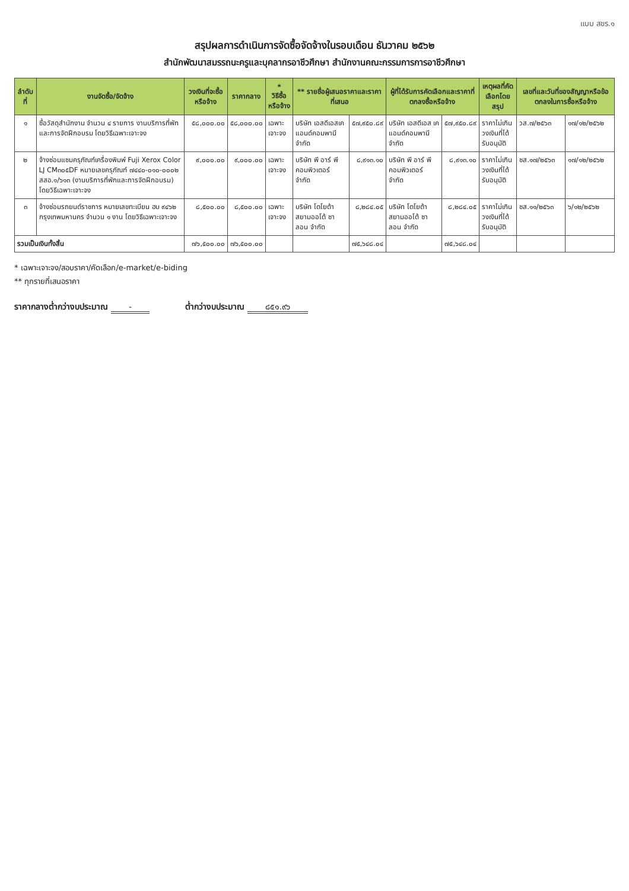แบบ สขร.๑
สรุปผลการดำเนินการจัดซื้อจัดจ้างในรอบเดือน ธันวาคม ๒๕๖๒
สำนักพัฒนาสมรรถนะครูและบุคลากรอาชีวศึกษา สำนักงานคณะกรรมการการอาชีวศึกษา
| ลำดับที่ | งานจัดซื้อ/จัดจ้าง | วงเงินที่จะซื้อหรือจ้าง | ราคากลาง | * วิธีซื้อหรือจ้าง | ** รายชื่อผู้เสนอราคาและราคาที่เสนอ | | ผู้ที่ได้รับการคัดเลือกและราคาที่ตกลงซื้อหรือจ้าง | | เหตุผลที่คัดเลือกโดยสรุป | เลขที่และวันที่ของสัญญาหรือข้อตกลงในการซื้อหรือจ้าง | |
| --- | --- | --- | --- | --- | --- | --- | --- | --- | --- | --- | --- |
| ๑ | ซื้อวัสดุสำนักงาน จำนวน ๔ รายการ งานบริการที่พักและการจัดฝึกอบรม โดยวิธีเฉพาะเจาะจง | ๕๘,๐๐๐.๐๐ | ๕๘,๐๐๐.๐๐ | เฉพาะเจาะจง | บริษัท เอสดีเอสเค แอนด์คอมพานี จำกัด | ๕๗,๙๕๐.๘๙ | บริษัท เอสดีเอส เคแอนด์คอมพานี จำกัด | ๕๗,๙๕๐.๘๙ | ราคาไม่เกินวงเงินที่ได้รับอนุมัติ | วส.๗/๒๕๖๓ | ๑๗/๑๒/๒๕๖๒ |
| ๒ | จ้างซ่อมแซมครุภัณฑ์เครื่องพิมพ์ Fuji Xerox Color LJ CM๓๐๕DF หมายเลขครุภัณฑ์ ๗๔๔๐-๐๑๐-๐๐๐๒ สสอ.๑/๖๑๓ (งานบริการที่พักและการจัดฝึกอบรม) โดยวิธีเฉพาะเจาะจง | ๙,๐๐๐.๐๐ | ๙,๐๐๐.๐๐ | เฉพาะเจาะจง | บริษัท พี อาร์ พี คอมพิวเตอร์ จำกัด | ๘,๙๑๓.๑๐ | บริษัท พี อาร์ พี คอมพิวเตอร์ จำกัด | ๘,๙๑๓.๑๐ | ราคาไม่เกินวงเงินที่ได้รับอนุมัติ | ซส.๑๗/๒๕๖๓ | ๑๗/๑๒/๒๕๖๒ |
| ๓ | จ้างซ่อมรถยนต์ราชการ หมายเลขทะเบียน ฮบ ๙๔๖๒ กรุงเทพมหานคร จำนวน ๑ งาน โดยวิธีเฉพาะเจาะจง | ๘,๕๐๐.๐๐ | ๘,๕๐๐.๐๐ | เฉพาะเจาะจง | บริษัท โตโยต้า สยามออโต้ ซาลอน จำกัด | ๘,๒๘๔.๐๕ | บริษัท โตโยต้า สยามออโต้ ซาลอน จำกัด | ๘,๒๘๔.๐๕ | ราคาไม่เกินวงเงินที่ได้รับอนุมัติ | ซส.๑๑/๒๕๖๓ | ๖/๑๒/๒๕๖๒ |
| รวมเป็นเงินทั้งสิ้น | | ๗๖,๕๐๐.๐๐ | ๗๖,๕๐๐.๐๐ | | | ๗๕,๖๔๘.๐๔ | | ๗๕,๖๔๘.๐๔ | | | |
* เฉพาะเจาะจง/สอบราคา/คัดเลือก/e-market/e-biding
** ทุกรายที่เสนอราคา
ราคากลางต่ำกว่างบประมาณ - ต่ำกว่างบประมาณ ๘๕๑.๙๖